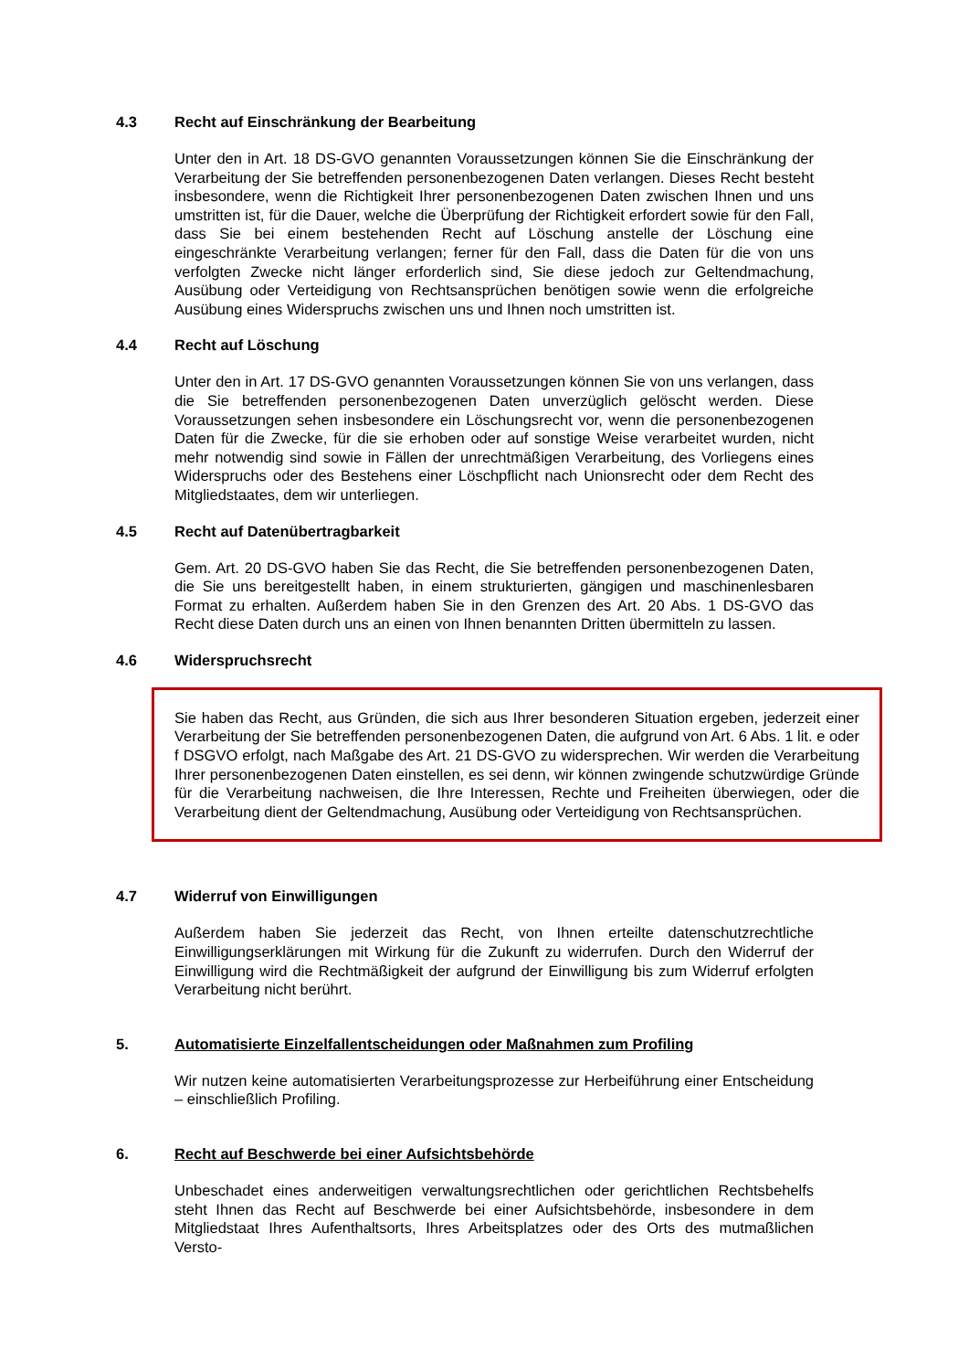4.3 Recht auf Einschränkung der Bearbeitung
Unter den in Art. 18 DS-GVO genannten Voraussetzungen können Sie die Einschränkung der Verarbeitung der Sie betreffenden personenbezogenen Daten verlangen. Dieses Recht besteht insbesondere, wenn die Richtigkeit Ihrer personenbezogenen Daten zwischen Ihnen und uns umstritten ist, für die Dauer, welche die Überprüfung der Richtigkeit erfordert sowie für den Fall, dass Sie bei einem bestehenden Recht auf Löschung anstelle der Löschung eine eingeschränkte Verarbeitung verlangen; ferner für den Fall, dass die Daten für die von uns verfolgten Zwecke nicht länger erforderlich sind, Sie diese jedoch zur Geltendmachung, Ausübung oder Verteidigung von Rechtsansprüchen benötigen sowie wenn die erfolgreiche Ausübung eines Widerspruchs zwischen uns und Ihnen noch umstritten ist.
4.4 Recht auf Löschung
Unter den in Art. 17 DS-GVO genannten Voraussetzungen können Sie von uns verlangen, dass die Sie betreffenden personenbezogenen Daten unverzüglich gelöscht werden. Diese Voraussetzungen sehen insbesondere ein Löschungsrecht vor, wenn die personenbezogenen Daten für die Zwecke, für die sie erhoben oder auf sonstige Weise verarbeitet wurden, nicht mehr notwendig sind sowie in Fällen der unrechtmäßigen Verarbeitung, des Vorliegens eines Widerspruchs oder des Bestehens einer Löschpflicht nach Unionsrecht oder dem Recht des Mitgliedstaates, dem wir unterliegen.
4.5 Recht auf Datenübertragbarkeit
Gem. Art. 20 DS-GVO haben Sie das Recht, die Sie betreffenden personenbezogenen Daten, die Sie uns bereitgestellt haben, in einem strukturierten, gängigen und maschinenlesbaren Format zu erhalten. Außerdem haben Sie in den Grenzen des Art. 20 Abs. 1 DS-GVO das Recht diese Daten durch uns an einen von Ihnen benannten Dritten übermitteln zu lassen.
4.6 Widerspruchsrecht
Sie haben das Recht, aus Gründen, die sich aus Ihrer besonderen Situation ergeben, jederzeit einer Verarbeitung der Sie betreffenden personenbezogenen Daten, die aufgrund von Art. 6 Abs. 1 lit. e oder f DSGVO erfolgt, nach Maßgabe des Art. 21 DS-GVO zu widersprechen. Wir werden die Verarbeitung Ihrer personenbezogenen Daten einstellen, es sei denn, wir können zwingende schutzwürdige Gründe für die Verarbeitung nachweisen, die Ihre Interessen, Rechte und Freiheiten überwiegen, oder die Verarbeitung dient der Geltendmachung, Ausübung oder Verteidigung von Rechtsansprüchen.
4.7 Widerruf von Einwilligungen
Außerdem haben Sie jederzeit das Recht, von Ihnen erteilte datenschutzrechtliche Einwilligungserklärungen mit Wirkung für die Zukunft zu widerrufen. Durch den Widerruf der Einwilligung wird die Rechtmäßigkeit der aufgrund der Einwilligung bis zum Widerruf erfolgten Verarbeitung nicht berührt.
5. Automatisierte Einzelfallentscheidungen oder Maßnahmen zum Profiling
Wir nutzen keine automatisierten Verarbeitungsprozesse zur Herbeiführung einer Entscheidung – einschließlich Profiling.
6. Recht auf Beschwerde bei einer Aufsichtsbehörde
Unbeschadet eines anderweitigen verwaltungsrechtlichen oder gerichtlichen Rechtsbehelfs steht Ihnen das Recht auf Beschwerde bei einer Aufsichtsbehörde, insbesondere in dem Mitgliedstaat Ihres Aufenthaltsorts, Ihres Arbeitsplatzes oder des Orts des mutmaßlichen Versto-